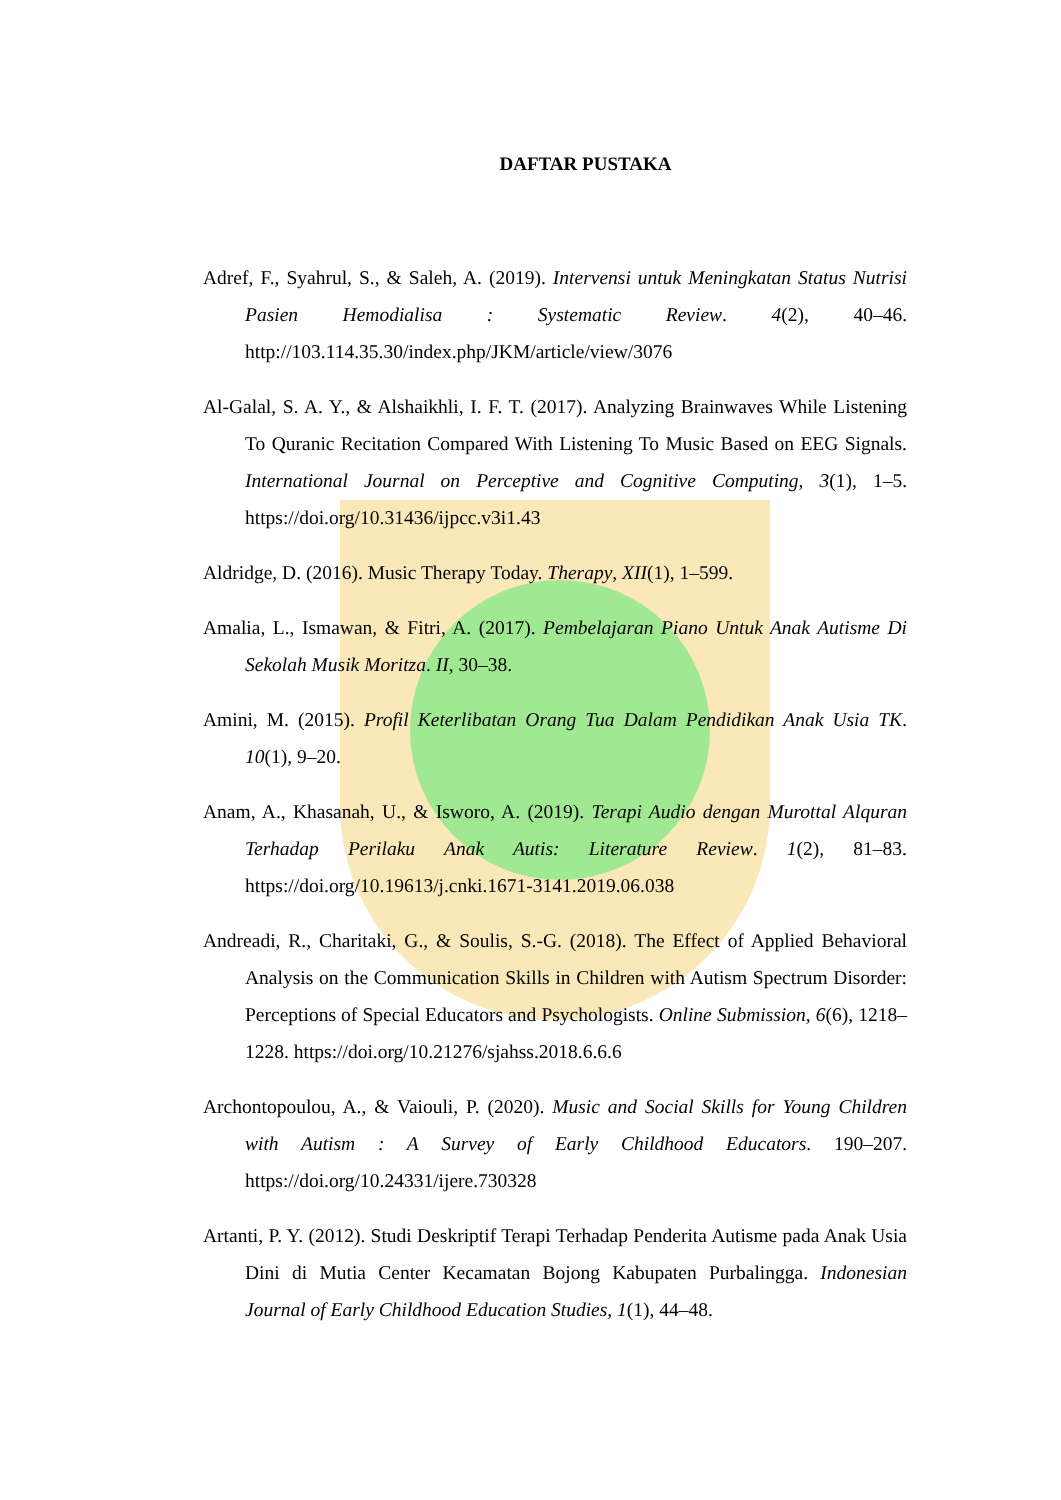DAFTAR PUSTAKA
Adref, F., Syahrul, S., & Saleh, A. (2019). Intervensi untuk Meningkatan Status Nutrisi Pasien Hemodialisa : Systematic Review. 4(2), 40–46. http://103.114.35.30/index.php/JKM/article/view/3076
Al-Galal, S. A. Y., & Alshaikhli, I. F. T. (2017). Analyzing Brainwaves While Listening To Quranic Recitation Compared With Listening To Music Based on EEG Signals. International Journal on Perceptive and Cognitive Computing, 3(1), 1–5. https://doi.org/10.31436/ijpcc.v3i1.43
Aldridge, D. (2016). Music Therapy Today. Therapy, XII(1), 1–599.
Amalia, L., Ismawan, & Fitri, A. (2017). Pembelajaran Piano Untuk Anak Autisme Di Sekolah Musik Moritza. II, 30–38.
Amini, M. (2015). Profil Keterlibatan Orang Tua Dalam Pendidikan Anak Usia TK. 10(1), 9–20.
Anam, A., Khasanah, U., & Isworo, A. (2019). Terapi Audio dengan Murottal Alquran Terhadap Perilaku Anak Autis: Literature Review. 1(2), 81–83. https://doi.org/10.19613/j.cnki.1671-3141.2019.06.038
Andreadi, R., Charitaki, G., & Soulis, S.-G. (2018). The Effect of Applied Behavioral Analysis on the Communication Skills in Children with Autism Spectrum Disorder: Perceptions of Special Educators and Psychologists. Online Submission, 6(6), 1218–1228. https://doi.org/10.21276/sjahss.2018.6.6.6
Archontopoulou, A., & Vaiouli, P. (2020). Music and Social Skills for Young Children with Autism : A Survey of Early Childhood Educators. 190–207. https://doi.org/10.24331/ijere.730328
Artanti, P. Y. (2012). Studi Deskriptif Terapi Terhadap Penderita Autisme pada Anak Usia Dini di Mutia Center Kecamatan Bojong Kabupaten Purbalingga. Indonesian Journal of Early Childhood Education Studies, 1(1), 44–48.